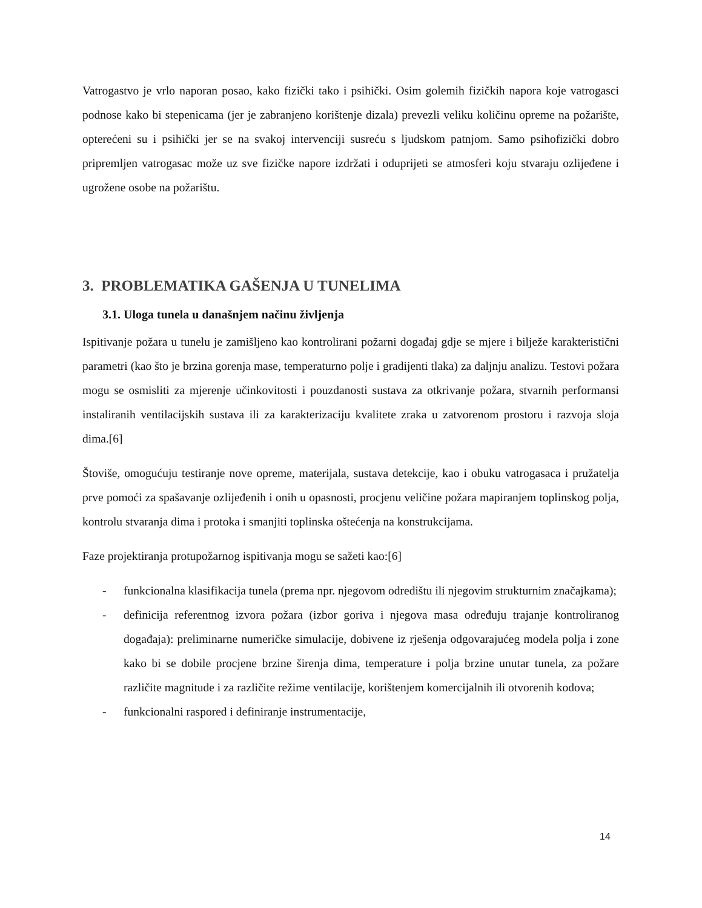Vatrogastvo je vrlo naporan posao, kako fizički tako i psihički. Osim golemih fizičkih napora koje vatrogasci podnose kako bi stepenicama (jer je zabranjeno korištenje dizala) prevezli veliku količinu opreme na požarište, opterećeni su i psihički jer se na svakoj intervenciji susreću s ljudskom patnjom. Samo psihofizički dobro pripremljen vatrogasac može uz sve fizičke napore izdržati i oduprijeti se atmosferi koju stvaraju ozlijeđene i ugrožene osobe na požarištu.
3. PROBLEMATIKA GAŠENJA U TUNELIMA
3.1. Uloga tunela u današnjem načinu življenja
Ispitivanje požara u tunelu je zamišljeno kao kontrolirani požarni događaj gdje se mjere i bilježe karakteristični parametri (kao što je brzina gorenja mase, temperaturno polje i gradijenti tlaka) za daljnju analizu. Testovi požara mogu se osmisliti za mjerenje učinkovitosti i pouzdanosti sustava za otkrivanje požara, stvarnih performansi instaliranih ventilacijskih sustava ili za karakterizaciju kvalitete zraka u zatvorenom prostoru i razvoja sloja dima.[6]
Štoviše, omogućuju testiranje nove opreme, materijala, sustava detekcije, kao i obuku vatrogasaca i pružatelja prve pomoći za spašavanje ozlijeđenih i onih u opasnosti, procjenu veličine požara mapiranjem toplinskog polja, kontrolu stvaranja dima i protoka i smanjiti toplinska oštećenja na konstrukcijama.
Faze projektiranja protupožarnog ispitivanja mogu se sažeti kao:[6]
- funkcionalna klasifikacija tunela (prema npr. njegovom odredištu ili njegovim strukturnim značajkama);
- definicija referentnog izvora požara (izbor goriva i njegova masa određuju trajanje kontroliranog događaja): preliminarne numeričke simulacije, dobivene iz rješenja odgovarajućeg modela polja i zone kako bi se dobile procjene brzine širenja dima, temperature i polja brzine unutar tunela, za požare različite magnitude i za različite režime ventilacije, korištenjem komercijalnih ili otvorenih kodova;
- funkcionalni raspored i definiranje instrumentacije,
14